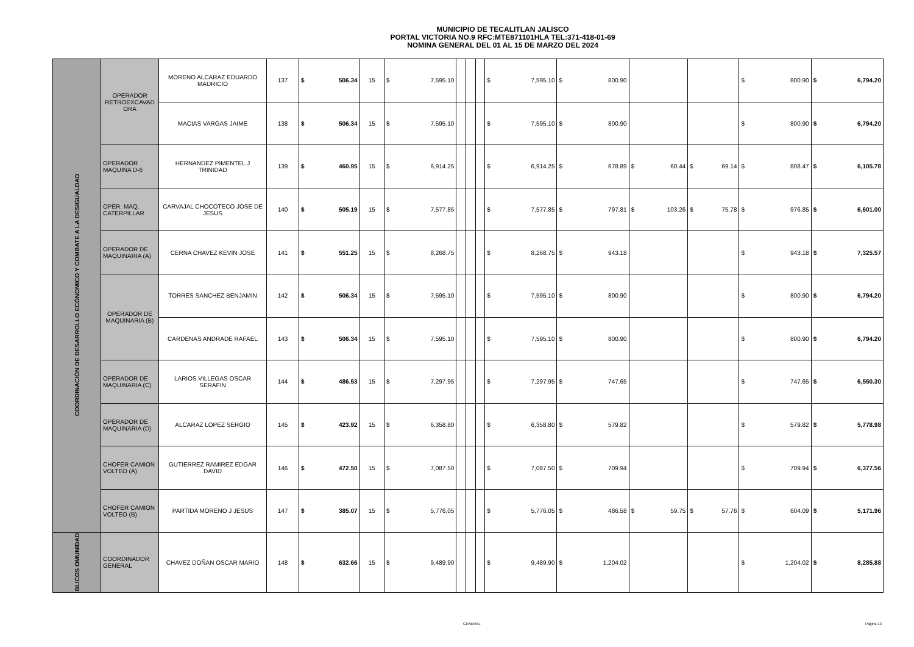MUNICIPIO DE TECALITLAN JALISCO
PORTAL VICTORIA NO.9 RFC:MTE871101HLA TEL:371-418-01-69
NOMINA GENERAL DEL 01 AL 15 DE MARZO DEL 2024
| COORDINACIÓN DE DESARROLLO ECÓNOMICO Y COMBATE A LA DESIGUALDAD | OPERADOR RETROEXCAVAD ORA | MORENO ALCARAZ EDUARDO MAURICIO | 137 | $ | 506.34 | 15 | $ | 7,595.10 | | | | $ | 7,595.10 | $ | 800.90 | | | $ | 800.90 | $ | 6,794.20 |
| | | MACIAS VARGAS JAIME | 138 | $ | 506.34 | 15 | $ | 7,595.10 | | | | $ | 7,595.10 | $ | 800.90 | | | $ | 800.90 | $ | 6,794.20 |
| | OPERADOR MAQUINA D-6 | HERNANDEZ PIMENTEL J TRINIDAD | 139 | $ | 460.95 | 15 | $ | 6,914.25 | | | | $ | 6,914.25 | $ | 678.89 | $ 60.44 | $ 69.14 | $ | 808.47 | $ | 6,105.78 |
| | OPER. MAQ. CATERPILLAR | CARVAJAL CHOCOTECO JOSE DE JESUS | 140 | $ | 505.19 | 15 | $ | 7,577.85 | | | | $ | 7,577.85 | $ | 797.81 | $ 103.26 | $ 75.78 | $ | 976.85 | $ | 6,601.00 |
| | OPERADOR DE MAQUINARIA (A) | CERNA CHAVEZ KEVIN JOSE | 141 | $ | 551.25 | 15 | $ | 8,268.75 | | | | $ | 8,268.75 | $ | 943.18 | | | $ | 943.18 | $ | 7,325.57 |
| | OPERADOR DE MAQUINARIA (B) | TORRES SANCHEZ BENJAMIN | 142 | $ | 506.34 | 15 | $ | 7,595.10 | | | | $ | 7,595.10 | $ | 800.90 | | | $ | 800.90 | $ | 6,794.20 |
| | | CARDENAS ANDRADE RAFAEL | 143 | $ | 506.34 | 15 | $ | 7,595.10 | | | | $ | 7,595.10 | $ | 800.90 | | | $ | 800.90 | $ | 6,794.20 |
| | OPERADOR DE MAQUINARIA (C) | LARIOS VILLEGAS OSCAR SERAFIN | 144 | $ | 486.53 | 15 | $ | 7,297.95 | | | | $ | 7,297.95 | $ | 747.65 | | | $ | 747.65 | $ | 6,550.30 |
| | OPERADOR DE MAQUINARIA (D) | ALCARAZ LOPEZ SERGIO | 145 | $ | 423.92 | 15 | $ | 6,358.80 | | | | $ | 6,358.80 | $ | 579.82 | | | $ | 579.82 | $ | 5,778.98 |
| | CHOFER CAMION VOLTEO (A) | GUTIERREZ RAMIREZ EDGAR DAVID | 146 | $ | 472.50 | 15 | $ | 7,087.50 | | | | $ | 7,087.50 | $ | 709.94 | | | $ | 709.94 | $ | 6,377.56 |
| | CHOFER CAMION VOLTEO (B) | PARTIDA MORENO J JESUS | 147 | $ | 385.07 | 15 | $ | 5,776.05 | | | | $ | 5,776.05 | $ | 486.58 | $ 59.75 | $ 57.76 | $ | 604.09 | $ | 5,171.96 |
| BLICOS OMUNIDAD | COORDINADOR GENERAL | CHAVEZ DOÑAN OSCAR MARIO | 148 | $ | 632.66 | 15 | $ | 9,489.90 | | | | $ | 9,489.90 | $ | 1,204.02 | | | $ | 1,204.02 | $ | 8,285.88 |
GENERAL Página 13